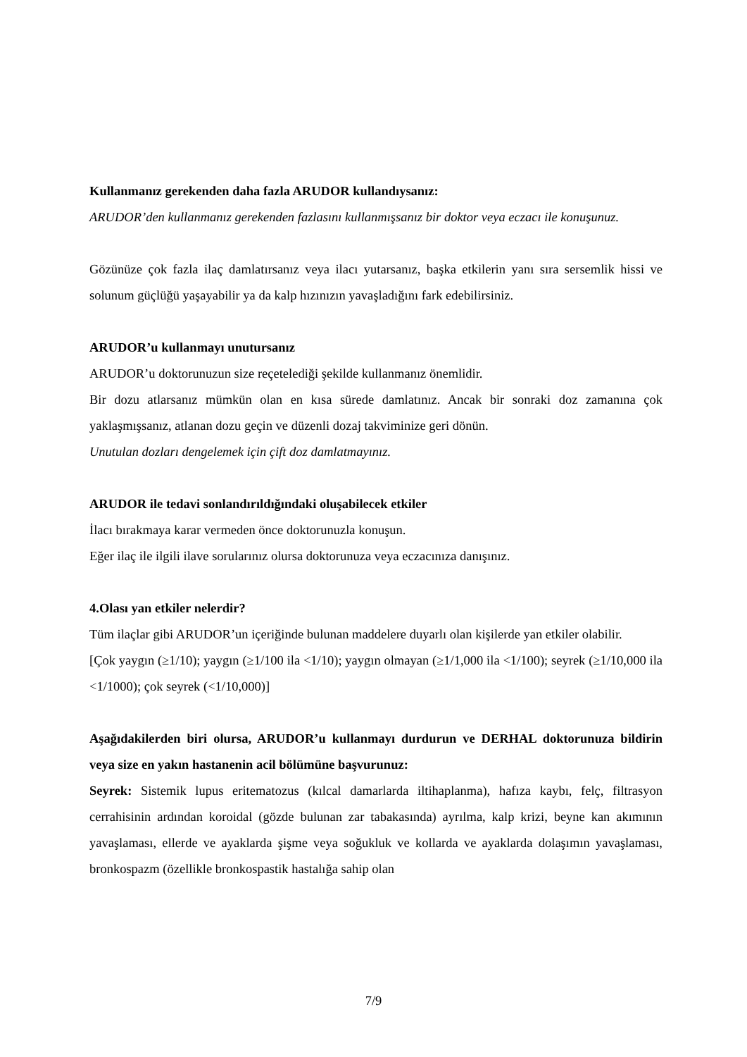Kullanmanız gerekenden daha fazla ARUDOR kullandıysanız:
ARUDOR’den kullanmanız gerekenden fazlasını kullanmışsanız bir doktor veya eczacı ile konuşunuz.
Gözünüze çok fazla ilaç damlatırsanız veya ilacı yutarsanız, başka etkilerin yanı sıra sersemlik hissi ve solunum güçlüğü yaşayabilir ya da kalp hızınızın yavaşladığını fark edebilirsiniz.
ARUDOR’u kullanmayı unutursanız
ARUDOR’u doktorunuzun size reçetelediği şekilde kullanmanız önemlidir.
Bir dozu atlarsanız mümkün olan en kısa sürede damlatınız. Ancak bir sonraki doz zamanına çok yaklaşmışsanız, atlanan dozu geçin ve düzenli dozaj takviminize geri dönün.
Unutulan dozları dengelemek için çift doz damlatmayınız.
ARUDOR ile tedavi sonlandırıldığındaki oluşabilecek etkiler
İlacı bırakmaya karar vermeden önce doktorunuzla konuşun.
Eğer ilaç ile ilgili ilave sorularınız olursa doktorunuza veya eczacınıza danışınız.
4.Olası yan etkiler nelerdir?
Tüm ilaçlar gibi ARUDOR’un içeriğinde bulunan maddelere duyarlı olan kişilerde yan etkiler olabilir.
[Çok yaygın (≥1/10); yaygın (≥1/100 ila <1/10); yaygın olmayan (≥1/1,000 ila <1/100); seyrek (≥1/10,000 ila <1/1000); çok seyrek (<1/10,000)]
Aşağıdakilerden biri olursa, ARUDOR’u kullanmayı durdurun ve DERHAL doktorunuza bildirin veya size en yakın hastanenin acil bölümüne başvurunuz:
Seyrek: Sistemik lupus eritematozus (kılcal damarlarda iltihaplanma), hafıza kaybı, felç, filtrasyon cerrahisinin ardından koroidal (gözde bulunan zar tabakasında) ayrılma, kalp krizi, beyne kan akımının yavaşlaması, ellerde ve ayaklarda şişme veya soğukluk ve kollarda ve ayaklarda dolaşımın yavaşlaması, bronkospazm (özellikle bronkospastik hastalığa sahip olan
7/9